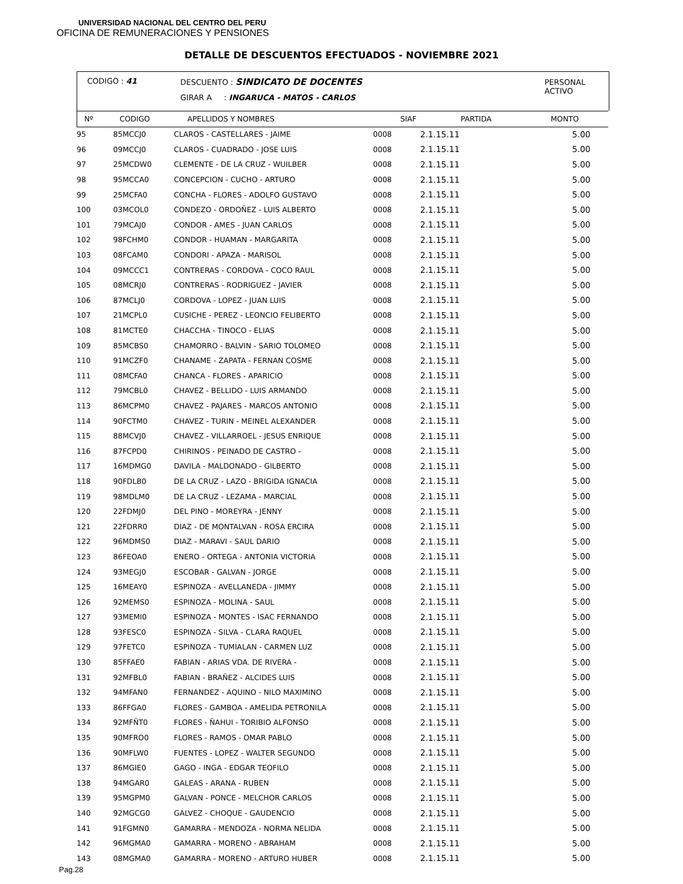UNIVERSIDAD NACIONAL DEL CENTRO DEL PERU
OFICINA DE REMUNERACIONES Y PENSIONES
DETALLE DE DESCUENTOS EFECTUADOS - NOVIEMBRE 2021
CODIGO : 41
DESCUENTO : SINDICATO DE DOCENTES
GIRAR A : INGARUCA - MATOS - CARLOS
PERSONAL
ACTIVO
| Nº | CODIGO | APELLIDOS Y NOMBRES | SIAF | PARTIDA | MONTO |
| --- | --- | --- | --- | --- | --- |
| 95 | 85MCCJ0 | CLAROS - CASTELLARES - JAIME | 0008 | 2.1.15.11 | 5.00 |
| 96 | 09MCCJ0 | CLAROS - CUADRADO - JOSE LUIS | 0008 | 2.1.15.11 | 5.00 |
| 97 | 25MCDW0 | CLEMENTE - DE LA CRUZ - WUILBER | 0008 | 2.1.15.11 | 5.00 |
| 98 | 95MCCA0 | CONCEPCION - CUCHO - ARTURO | 0008 | 2.1.15.11 | 5.00 |
| 99 | 25MCFA0 | CONCHA - FLORES - ADOLFO GUSTAVO | 0008 | 2.1.15.11 | 5.00 |
| 100 | 03MCOL0 | CONDEZO - ORDOÑEZ - LUIS ALBERTO | 0008 | 2.1.15.11 | 5.00 |
| 101 | 79MCAJ0 | CONDOR - AMES - JUAN CARLOS | 0008 | 2.1.15.11 | 5.00 |
| 102 | 98FCHM0 | CONDOR - HUAMAN - MARGARITA | 0008 | 2.1.15.11 | 5.00 |
| 103 | 08FCAM0 | CONDORI - APAZA - MARISOL | 0008 | 2.1.15.11 | 5.00 |
| 104 | 09MCCC1 | CONTRERAS - CORDOVA - COCO RAUL | 0008 | 2.1.15.11 | 5.00 |
| 105 | 08MCRJ0 | CONTRERAS - RODRIGUEZ - JAVIER | 0008 | 2.1.15.11 | 5.00 |
| 106 | 87MCLJ0 | CORDOVA - LOPEZ - JUAN LUIS | 0008 | 2.1.15.11 | 5.00 |
| 107 | 21MCPL0 | CUSICHE - PEREZ - LEONCIO FELIBERTO | 0008 | 2.1.15.11 | 5.00 |
| 108 | 81MCTE0 | CHACCHA - TINOCO - ELIAS | 0008 | 2.1.15.11 | 5.00 |
| 109 | 85MCBS0 | CHAMORRO - BALVIN - SARIO TOLOMEO | 0008 | 2.1.15.11 | 5.00 |
| 110 | 91MCZF0 | CHANAME - ZAPATA - FERNAN COSME | 0008 | 2.1.15.11 | 5.00 |
| 111 | 08MCFA0 | CHANCA - FLORES - APARICIO | 0008 | 2.1.15.11 | 5.00 |
| 112 | 79MCBL0 | CHAVEZ - BELLIDO - LUIS ARMANDO | 0008 | 2.1.15.11 | 5.00 |
| 113 | 86MCPM0 | CHAVEZ - PAJARES - MARCOS ANTONIO | 0008 | 2.1.15.11 | 5.00 |
| 114 | 90FCTM0 | CHAVEZ - TURIN - MEINEL ALEXANDER | 0008 | 2.1.15.11 | 5.00 |
| 115 | 88MCVJ0 | CHAVEZ - VILLARROEL - JESUS ENRIQUE | 0008 | 2.1.15.11 | 5.00 |
| 116 | 87FCPD0 | CHIRINOS - PEINADO DE CASTRO - | 0008 | 2.1.15.11 | 5.00 |
| 117 | 16MDMG0 | DAVILA - MALDONADO - GILBERTO | 0008 | 2.1.15.11 | 5.00 |
| 118 | 90FDLB0 | DE LA CRUZ - LAZO - BRIGIDA IGNACIA | 0008 | 2.1.15.11 | 5.00 |
| 119 | 98MDLM0 | DE LA CRUZ - LEZAMA - MARCIAL | 0008 | 2.1.15.11 | 5.00 |
| 120 | 22FDMJ0 | DEL PINO - MOREYRA - JENNY | 0008 | 2.1.15.11 | 5.00 |
| 121 | 22FDRR0 | DIAZ - DE MONTALVAN - ROSA ERCIRA | 0008 | 2.1.15.11 | 5.00 |
| 122 | 96MDMS0 | DIAZ - MARAVI - SAUL DARIO | 0008 | 2.1.15.11 | 5.00 |
| 123 | 86FEOA0 | ENERO - ORTEGA - ANTONIA VICTORIA | 0008 | 2.1.15.11 | 5.00 |
| 124 | 93MEGJ0 | ESCOBAR - GALVAN - JORGE | 0008 | 2.1.15.11 | 5.00 |
| 125 | 16MEAY0 | ESPINOZA - AVELLANEDA - JIMMY | 0008 | 2.1.15.11 | 5.00 |
| 126 | 92MEMS0 | ESPINOZA - MOLINA - SAUL | 0008 | 2.1.15.11 | 5.00 |
| 127 | 93MEMI0 | ESPINOZA - MONTES - ISAC FERNANDO | 0008 | 2.1.15.11 | 5.00 |
| 128 | 93FESC0 | ESPINOZA - SILVA - CLARA RAQUEL | 0008 | 2.1.15.11 | 5.00 |
| 129 | 97FETC0 | ESPINOZA - TUMIALAN - CARMEN LUZ | 0008 | 2.1.15.11 | 5.00 |
| 130 | 85FFAE0 | FABIAN - ARIAS VDA. DE RIVERA - | 0008 | 2.1.15.11 | 5.00 |
| 131 | 92MFBL0 | FABIAN - BRAÑEZ - ALCIDES LUIS | 0008 | 2.1.15.11 | 5.00 |
| 132 | 94MFAN0 | FERNANDEZ - AQUINO - NILO MAXIMINO | 0008 | 2.1.15.11 | 5.00 |
| 133 | 86FFGA0 | FLORES - GAMBOA - AMELIDA PETRONILA | 0008 | 2.1.15.11 | 5.00 |
| 134 | 92MFÑT0 | FLORES - ÑAHUI - TORIBIO ALFONSO | 0008 | 2.1.15.11 | 5.00 |
| 135 | 90MFRO0 | FLORES - RAMOS - OMAR PABLO | 0008 | 2.1.15.11 | 5.00 |
| 136 | 90MFLW0 | FUENTES - LOPEZ - WALTER SEGUNDO | 0008 | 2.1.15.11 | 5.00 |
| 137 | 86MGIE0 | GAGO - INGA - EDGAR TEOFILO | 0008 | 2.1.15.11 | 5.00 |
| 138 | 94MGAR0 | GALEAS - ARANA - RUBEN | 0008 | 2.1.15.11 | 5.00 |
| 139 | 95MGPM0 | GALVAN - PONCE - MELCHOR CARLOS | 0008 | 2.1.15.11 | 5.00 |
| 140 | 92MGCG0 | GALVEZ - CHOQUE - GAUDENCIO | 0008 | 2.1.15.11 | 5.00 |
| 141 | 91FGMN0 | GAMARRA - MENDOZA - NORMA NELIDA | 0008 | 2.1.15.11 | 5.00 |
| 142 | 96MGMA0 | GAMARRA - MORENO - ABRAHAM | 0008 | 2.1.15.11 | 5.00 |
| 143 | 08MGMA0 | GAMARRA - MORENO - ARTURO HUBER | 0008 | 2.1.15.11 | 5.00 |
Pag.28